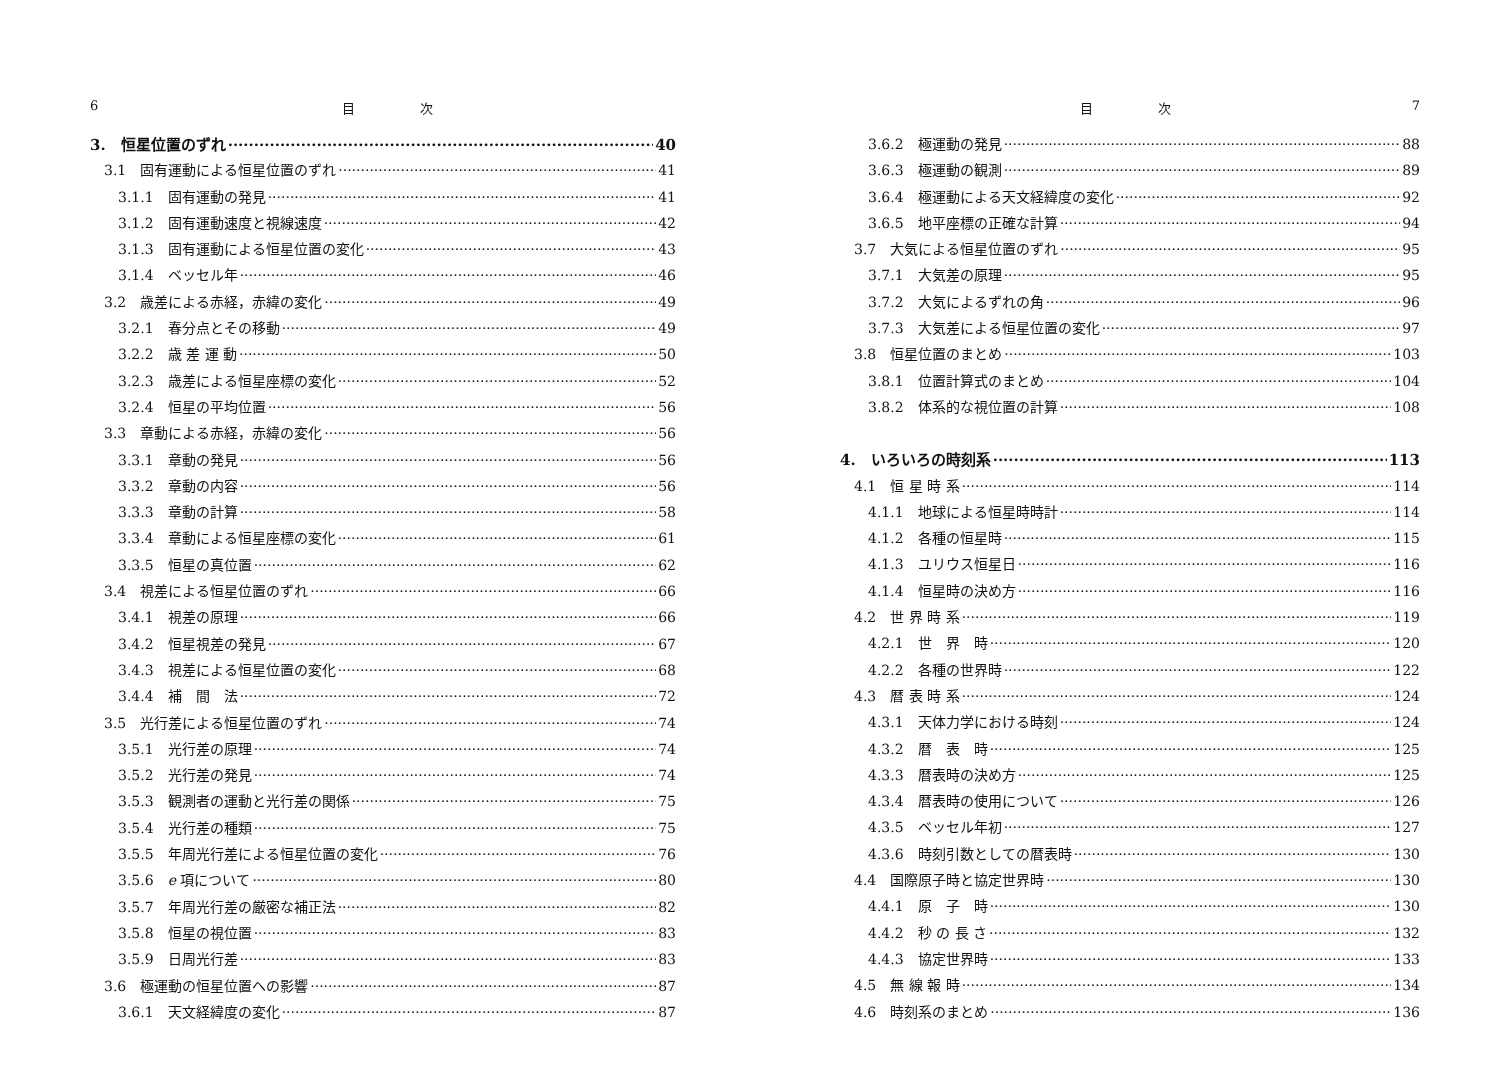6 目　　　　　次
3.　恒星位置のずれ 40
3.1　固有運動による恒星位置のずれ 41
3.1.1　固有運動の発見 41
3.1.2　固有運動速度と視線速度 42
3.1.3　固有運動による恒星位置の変化 43
3.1.4　ベッセル年 46
3.2　歳差による赤経，赤緯の変化 49
3.2.1　春分点とその移動 49
3.2.2　歳 差 運 動 50
3.2.3　歳差による恒星座標の変化 52
3.2.4　恒星の平均位置 56
3.3　章動による赤経，赤緯の変化 56
3.3.1　章動の発見 56
3.3.2　章動の内容 56
3.3.3　章動の計算 58
3.3.4　章動による恒星座標の変化 61
3.3.5　恒星の真位置 62
3.4　視差による恒星位置のずれ 66
3.4.1　視差の原理 66
3.4.2　恒星視差の発見 67
3.4.3　視差による恒星位置の変化 68
3.4.4　補　間　法 72
3.5　光行差による恒星位置のずれ 74
3.5.1　光行差の原理 74
3.5.2　光行差の発見 74
3.5.3　観測者の運動と光行差の関係 75
3.5.4　光行差の種類 75
3.5.5　年周光行差による恒星位置の変化 76
3.5.6　e 項について 80
3.5.7　年周光行差の厳密な補正法 82
3.5.8　恒星の視位置 83
3.5.9　日周光行差 83
3.6　極運動の恒星位置への影響 87
3.6.1　天文経緯度の変化 87
目　　　　　次 7
3.6.2　極運動の発見 88
3.6.3　極運動の観測 89
3.6.4　極運動による天文経緯度の変化 92
3.6.5　地平座標の正確な計算 94
3.7　大気による恒星位置のずれ 95
3.7.1　大気差の原理 95
3.7.2　大気によるずれの角 96
3.7.3　大気差による恒星位置の変化 97
3.8　恒星位置のまとめ 103
3.8.1　位置計算式のまとめ 104
3.8.2　体系的な視位置の計算 108
4.　いろいろの時刻系 113
4.1　恒 星 時 系 114
4.1.1　地球による恒星時時計 114
4.1.2　各種の恒星時 115
4.1.3　ユリウス恒星日 116
4.1.4　恒星時の決め方 116
4.2　世 界 時 系 119
4.2.1　世　界　時 120
4.2.2　各種の世界時 122
4.3　暦 表 時 系 124
4.3.1　天体力学における時刻 124
4.3.2　暦　表　時 125
4.3.3　暦表時の決め方 125
4.3.4　暦表時の使用について 126
4.3.5　ベッセル年初 127
4.3.6　時刻引数としての暦表時 130
4.4　国際原子時と協定世界時 130
4.4.1　原　子　時 130
4.4.2　秒 の 長 さ 132
4.4.3　協定世界時 133
4.5　無 線 報 時 134
4.6　時刻系のまとめ 136